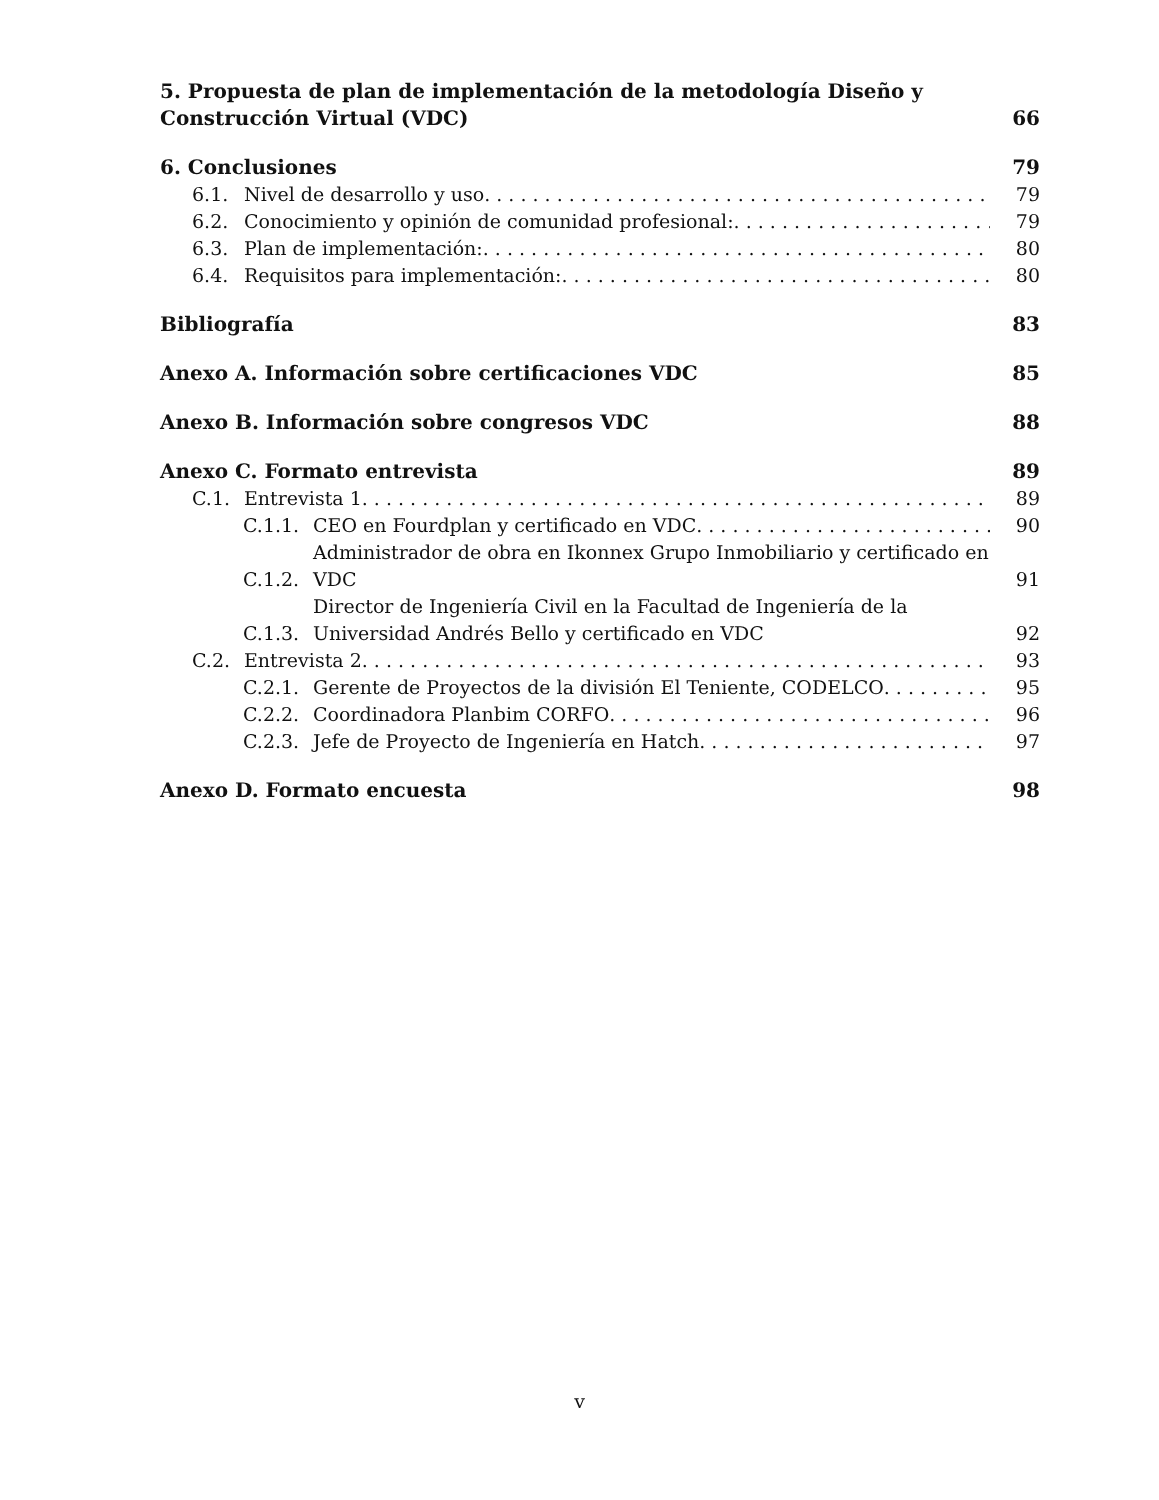5. Propuesta de plan de implementación de la metodología Diseño y Construcción Virtual (VDC) 66
6. Conclusiones 79
6.1. Nivel de desarrollo y uso 79
6.2. Conocimiento y opinión de comunidad profesional: 79
6.3. Plan de implementación: 80
6.4. Requisitos para implementación: 80
Bibliografía 83
Anexo A. Información sobre certificaciones VDC 85
Anexo B. Información sobre congresos VDC 88
Anexo C. Formato entrevista 89
C.1. Entrevista 1 89
C.1.1. CEO en Fourdplan y certificado en VDC 90
C.1.2. Administrador de obra en Ikonnex Grupo Inmobiliario y certificado en VDC 91
C.1.3. Director de Ingeniería Civil en la Facultad de Ingeniería de la Universidad Andrés Bello y certificado en VDC 92
C.2. Entrevista 2 93
C.2.1. Gerente de Proyectos de la división El Teniente, CODELCO 95
C.2.2. Coordinadora Planbim CORFO 96
C.2.3. Jefe de Proyecto de Ingeniería en Hatch 97
Anexo D. Formato encuesta 98
v